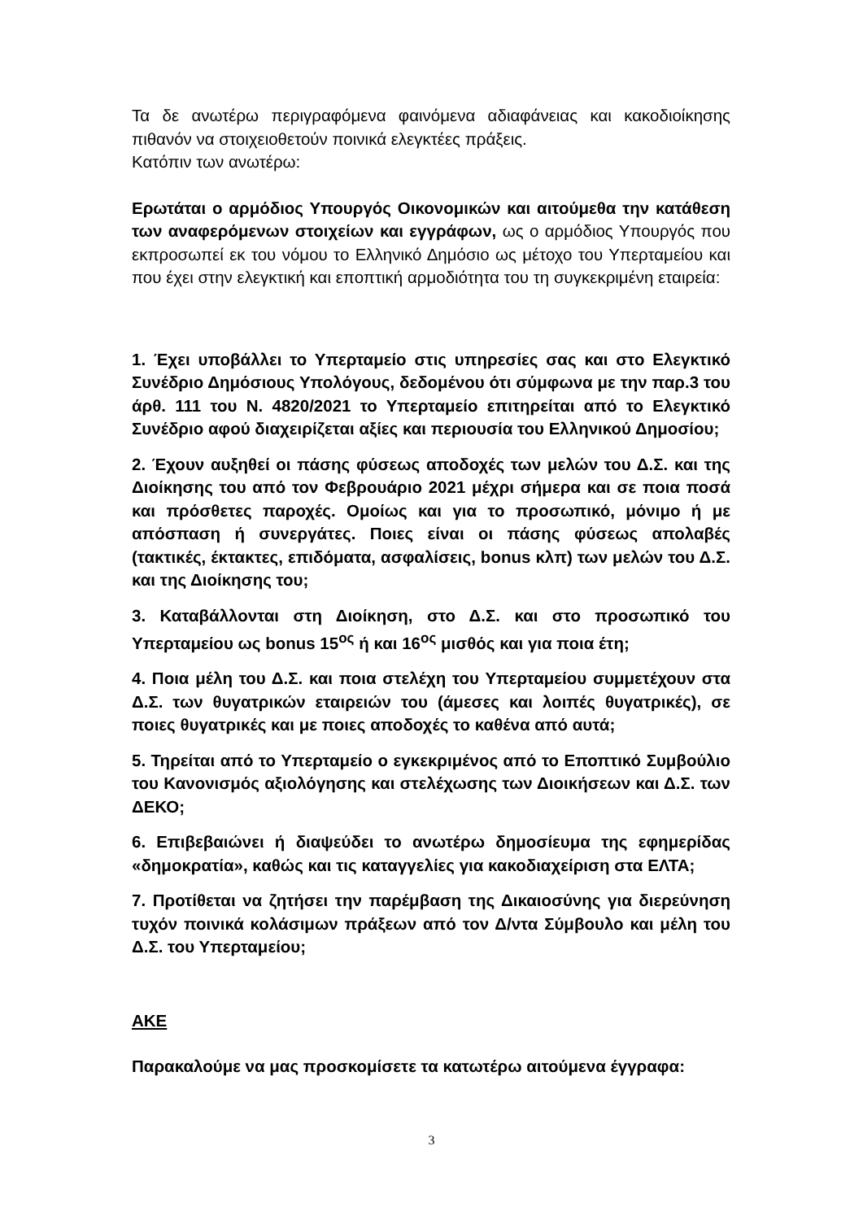Τα δε ανωτέρω περιγραφόμενα φαινόμενα αδιαφάνειας και κακοδιοίκησης πιθανόν να στοιχειοθετούν ποινικά ελεγκτέες πράξεις.
Κατόπιν των ανωτέρω:
Ερωτάται ο αρμόδιος Υπουργός Οικονομικών και αιτούμεθα την κατάθεση των αναφερόμενων στοιχείων και εγγράφων, ως ο αρμόδιος Υπουργός που εκπροσωπεί εκ του νόμου το Ελληνικό Δημόσιο ως μέτοχο του Υπερταμείου και που έχει στην ελεγκτική και εποπτική αρμοδιότητα του τη συγκεκριμένη εταιρεία:
1. Έχει υποβάλλει το Υπερταμείο στις υπηρεσίες σας και στο Ελεγκτικό Συνέδριο Δημόσιους Υπολόγους, δεδομένου ότι σύμφωνα με την παρ.3 του άρθ. 111 του Ν. 4820/2021 το Υπερταμείο επιτηρείται από το Ελεγκτικό Συνέδριο αφού διαχειρίζεται αξίες και περιουσία του Ελληνικού Δημοσίου;
2. Έχουν αυξηθεί οι πάσης φύσεως αποδοχές των μελών του Δ.Σ. και της Διοίκησης του από τον Φεβρουάριο 2021 μέχρι σήμερα και σε ποια ποσά και πρόσθετες παροχές. Ομοίως και για το προσωπικό, μόνιμο ή με απόσπαση ή συνεργάτες. Ποιες είναι οι πάσης φύσεως απολαβές (τακτικές, έκτακτες, επιδόματα, ασφαλίσεις, bonus κλπ) των μελών του Δ.Σ. και της Διοίκησης του;
3. Καταβάλλονται στη Διοίκηση, στο Δ.Σ. και στο προσωπικό του Υπερταμείου ως bonus 15<sup>ος</sup> ή και 16<sup>ος</sup> μισθός και για ποια έτη;
4. Ποια μέλη του Δ.Σ. και ποια στελέχη του Υπερταμείου συμμετέχουν στα Δ.Σ. των θυγατρικών εταιρειών του (άμεσες και λοιπές θυγατρικές), σε ποιες θυγατρικές και με ποιες αποδοχές το καθένα από αυτά;
5. Τηρείται από το Υπερταμείο ο εγκεκριμένος από το Εποπτικό Συμβούλιο του Κανονισμός αξιολόγησης και στελέχωσης των Διοικήσεων και Δ.Σ. των ΔΕΚΟ;
6. Επιβεβαιώνει ή διαψεύδει το ανωτέρω δημοσίευμα της εφημερίδας «δημοκρατία», καθώς και τις καταγγελίες για κακοδιαχείριση στα ΕΛΤΑ;
7. Προτίθεται να ζητήσει την παρέμβαση της Δικαιοσύνης για διερεύνηση τυχόν ποινικά κολάσιμων πράξεων από τον Δ/ντα Σύμβουλο και μέλη του Δ.Σ. του Υπερταμείου;
ΑΚΕ
Παρακαλούμε να μας προσκομίσετε τα κατωτέρω αιτούμενα έγγραφα:
3